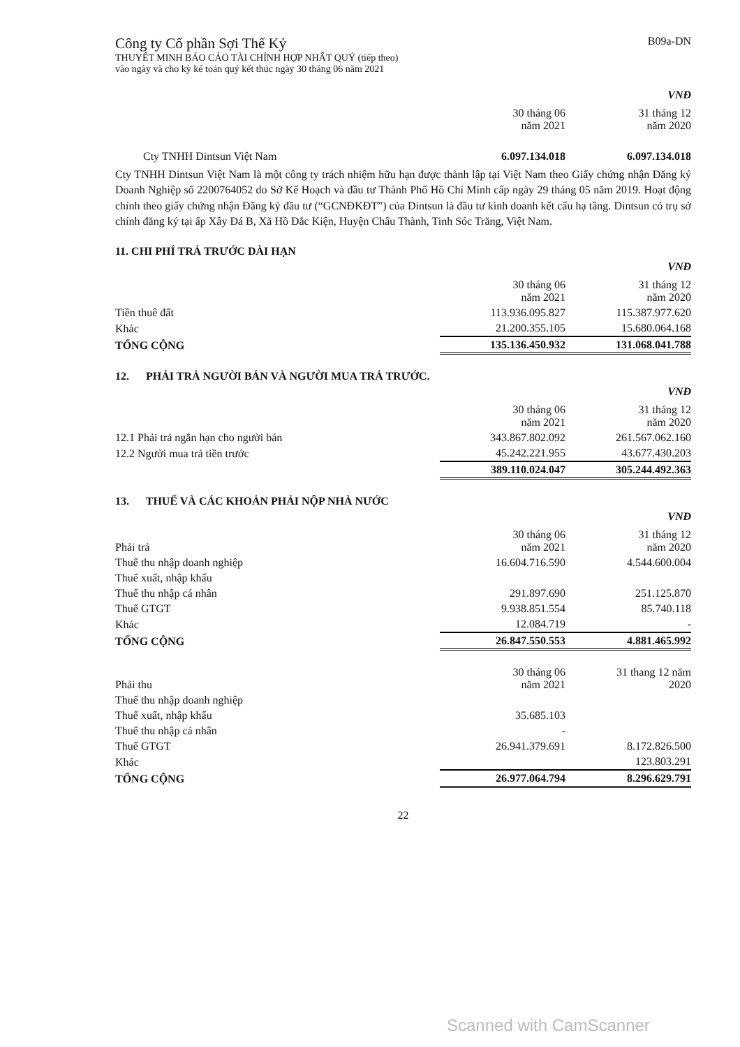Công ty Cổ phần Sợi Thế Kỷ
THUYẾT MINH BÁO CÁO TÀI CHÍNH HỢP NHẤT QUÝ (tiếp theo)
vào ngày và cho kỳ kế toán quý kết thúc ngày 30 tháng 06 năm 2021
B09a-DN
VNĐ
| | 30 tháng 06 năm 2021 | 31 tháng 12 năm 2020 |
| Cty TNHH Dintsun Việt Nam | 6.097.134.018 | 6.097.134.018 |
Cty TNHH Dintsun Việt Nam là một công ty trách nhiệm hữu hạn được thành lập tại Việt Nam theo Giấy chứng nhận Đăng ký Doanh Nghiệp số 2200764052 do Sở Kế Hoạch và đầu tư Thành Phố Hồ Chí Minh cấp ngày 29 tháng 05 năm 2019. Hoạt động chính theo giấy chứng nhận Đăng ký đầu tư (“GCNĐKĐT”) của Dintsun là đầu tư kinh doanh kết cấu hạ tầng. Dintsun có trụ sở chính đăng ký tại ấp Xây Đá B, Xã Hồ Đắc Kiện, Huyện Châu Thành, Tinh Sóc Trăng, Việt Nam.
11. CHI PHÍ TRẢ TRƯỚC DÀI HẠN
VNĐ
| | 30 tháng 06 năm 2021 | 31 tháng 12 năm 2020 |
| Tiền thuê đất | 113.936.095.827 | 115.387.977.620 |
| Khác | 21.200.355.105 | 15.680.064.168 |
| TỔNG CỘNG | 135.136.450.932 | 131.068.041.788 |
12. PHẢI TRẢ NGƯỜI BÁN VÀ NGƯỜI MUA TRẢ TRƯỚC.
VNĐ
| | 30 tháng 06 năm 2021 | 31 tháng 12 năm 2020 |
| 12.1 Phải trả ngắn hạn cho người bán | 343.867.802.092 | 261.567.062.160 |
| 12.2 Người mua trả tiền trước | 45.242.221.955 | 43.677.430.203 |
| | 389.110.024.047 | 305.244.492.363 |
13. THUẾ VÀ CÁC KHOẢN PHẢI NỘP NHÀ NƯỚC
VNĐ
| Phải trả | 30 tháng 06 năm 2021 | 31 tháng 12 năm 2020 |
| Thuế thu nhập doanh nghiệp | 16.604.716.590 | 4.544.600.004 |
| Thuế xuất, nhập khẩu | | |
| Thuế thu nhập cá nhân | 291.897.690 | 251.125.870 |
| Thuế GTGT | 9.938.851.554 | 85.740.118 |
| Khác | 12.084.719 | - |
| TỔNG CỘNG | 26.847.550.553 | 4.881.465.992 |
| Phải thu | 30 tháng 06 năm 2021 | 31 thang 12 năm 2020 |
| Thuế thu nhập doanh nghiệp | | |
| Thuế xuất, nhập khẩu | 35.685.103 | |
| Thuế thu nhập cá nhân | - | |
| Thuế GTGT | 26.941.379.691 | 8.172.826.500 |
| Khác | | 123.803.291 |
| TỔNG CỘNG | 26.977.064.794 | 8.296.629.791 |
22
Scanned with CamScanner